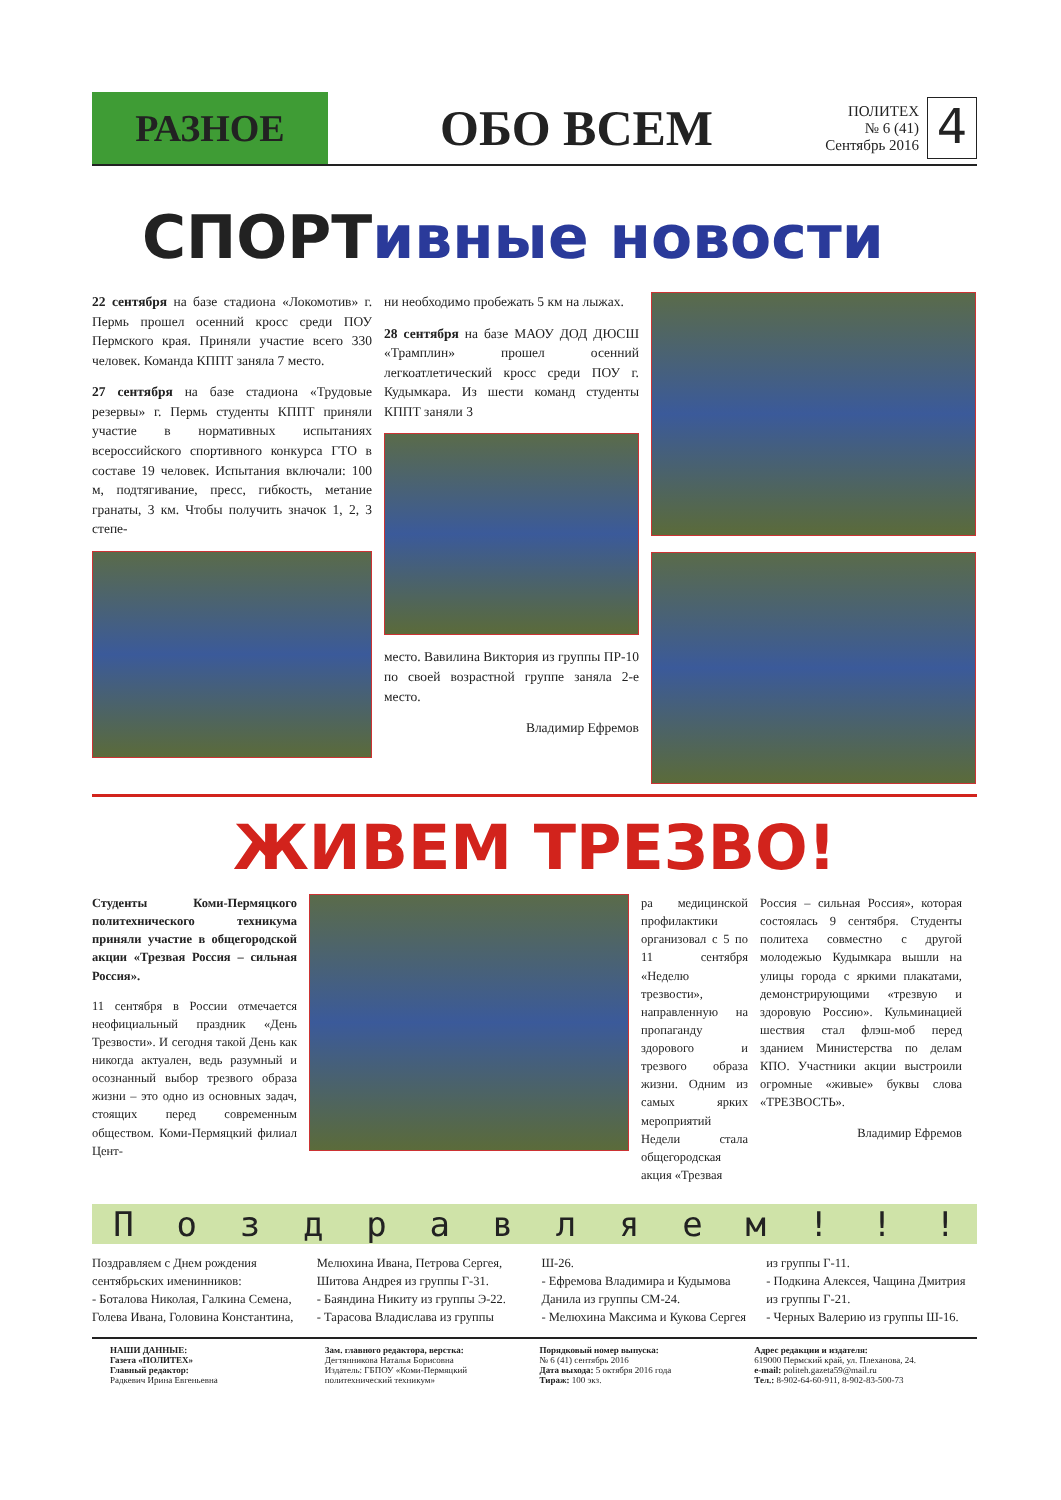РАЗНОЕ
ОБО ВСЕМ
ПОЛИТЕХ
№ 6 (41)
Сентябрь 2016
4
СПОРТивные новости
22 сентября на базе стадиона «Локомотив» г. Пермь прошел осенний кросс среди ПОУ Пермского края. Приняли участие всего 330 человек. Команда КППТ заняла 7 место.
27 сентября на базе стадиона «Трудовые резервы» г. Пермь студенты КППТ приняли участие в нормативных испытаниях всероссийского спортивного конкурса ГТО в составе 19 человек. Испытания включали: 100 м, подтягивание, пресс, гибкость, метание гранаты, 3 км. Чтобы получить значок 1, 2, 3 степе-
ни необходимо пробежать 5 км на лыжах.
28 сентября на базе МАОУ ДОД ДЮСШ «Трамплин» прошел осенний легкоатлетический кросс среди ПОУ г. Кудымкара. Из шести команд студенты КППТ заняли 3
место. Вавилина Виктория из группы ПР-10 по своей возрастной группе заняла 2-е место.
Владимир Ефремов
ЖИВЕМ ТРЕЗВО!
Студенты Коми-Пермяцкого политехнического техникума приняли участие в общегородской акции «Трезвая Россия – сильная Россия».
11 сентября в России отмечается неофициальный праздник «День Трезвости». И сегодня такой День как никогда актуален, ведь разумный и осознанный выбор трезвого образа жизни – это одно из основных задач, стоящих перед современным обществом. Коми-Пермяцкий филиал Цент-
ра медицинской профилактики организовал с 5 по 11 сентября «Неделю трезвости», направленную на пропаганду здорового и трезвого образа жизни. Одним из самых ярких мероприятий Недели стала общегородская акция «Трезвая
Россия – сильная Россия», которая состоялась 9 сентября. Студенты политеха совместно с другой молодежью Кудымкара вышли на улицы города с яркими плакатами, демонстрирующими «трезвую и здоровую Россию». Кульминацией шествия стал флэш-моб перед зданием Министерства по делам КПО. Участники акции выстроили огромные «живые» буквы слова «ТРЕЗВОСТЬ».
Владимир Ефремов
Поздравляем!!!
Поздравляем с Днем рождения сентябрьских именинников:
- Боталова Николая, Галкина Семена, Голева Ивана, Головина Константина, Мелюхина Ивана, Петрова Сергея, Шитова Андрея из группы Г-31.
- Баяндина Никиту из группы Э-22.
- Тарасова Владислава из группы Ш-26.
- Ефремова Владимира и Кудымова Данила из группы СМ-24.
- Мелюхина Максима и Кукова Сергея из группы Г-11.
- Подкина Алексея, Чащина Дмитрия из группы Г-21.
- Черных Валерию из группы Ш-16.
НАШИ ДАННЫЕ:
Газета «ПОЛИТЕХ»
Главный редактор:
Радкевич Ирина Евгеньевна
Зам. главного редактора, верстка:
Дегтянникова Наталья Борисовна
Издатель: ГБПОУ «Коми-Пермяцкий политехнический техникум»
Порядковый номер выпуска:
№ 6 (41) сентябрь 2016
Дата выхода: 5 октября 2016 года
Тираж: 100 экз.
Адрес редакции и издателя:
619000 Пермский край, ул. Плеханова, 24.
e-mail: politeh.gazeta59@mail.ru
Тел.: 8-902-64-60-911, 8-902-83-500-73